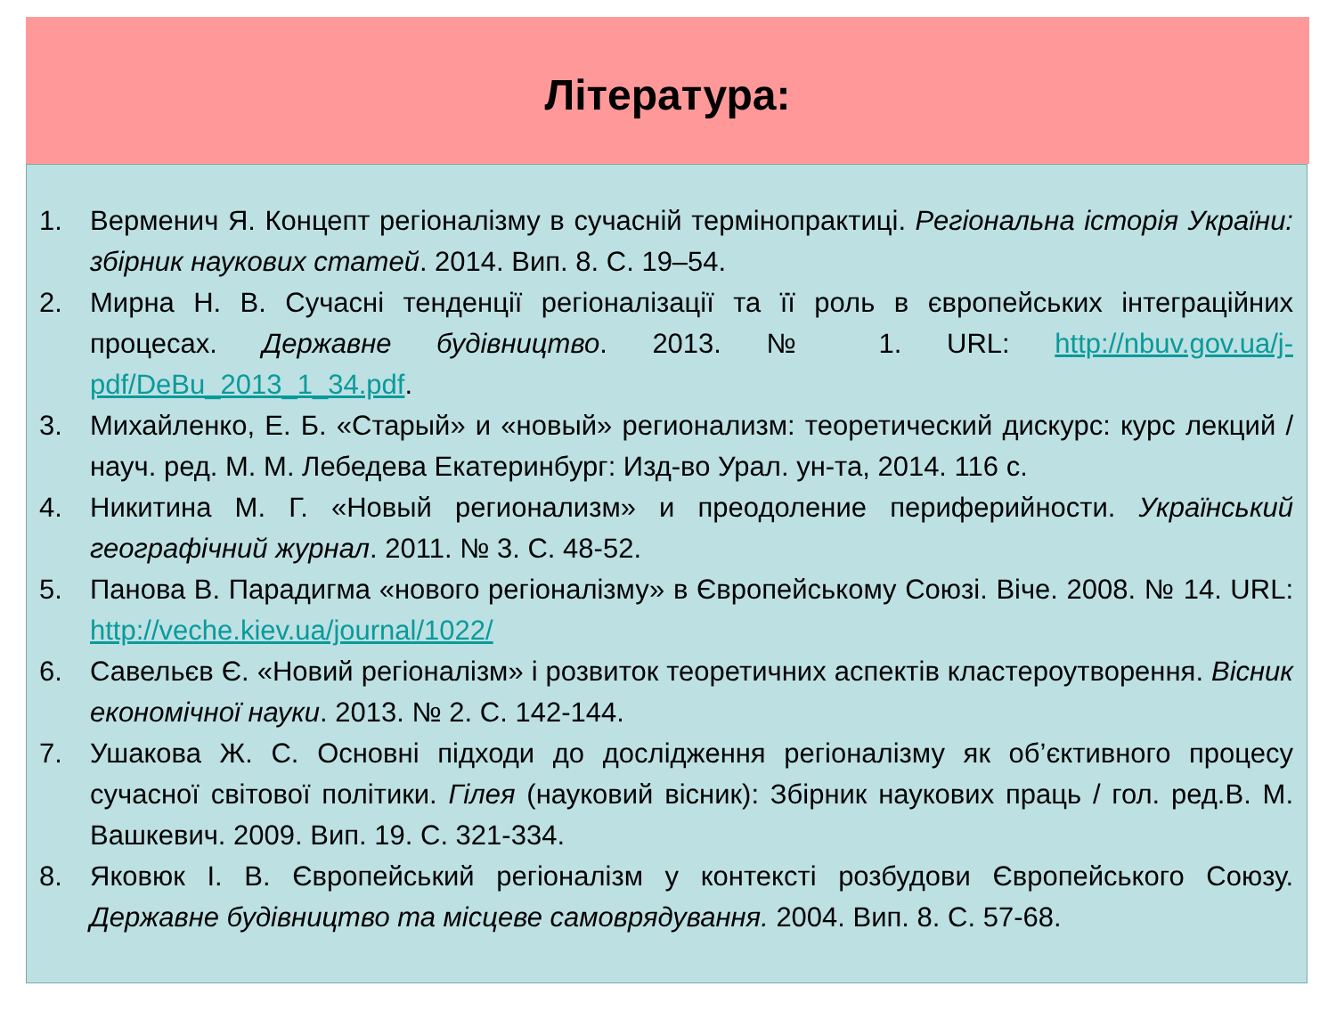Література:
1. Верменич Я. Концепт регіоналізму в сучасній термінопрактиці. Регіональна історія України: збірник наукових статей. 2014. Вип. 8. С. 19–54.
2. Мирна Н. В. Сучасні тенденції регіоналізації та її роль в європейських інтеграційних процесах. Державне будівництво. 2013. № 1. URL: http://nbuv.gov.ua/j-pdf/DeBu_2013_1_34.pdf.
3. Михайленко, Е. Б. «Старый» и «новый» регионализм: теоретический дискурс: курс лекций / науч. ред. М. М. Лебедева Екатеринбург: Изд-во Урал. ун-та, 2014. 116 с.
4. Никитина М. Г. «Новый регионализм» и преодоление периферийности. Український географічний журнал. 2011. № 3. С. 48-52.
5. Панова В. Парадигма «нового регіоналізму» в Європейському Союзі. Віче. 2008. № 14. URL: http://veche.kiev.ua/journal/1022/
6. Савельєв Є. «Новий регіоналізм» і розвиток теоретичних аспектів кластероутворення. Вісник економічної науки. 2013. № 2. С. 142-144.
7. Ушакова Ж. С. Основні підходи до дослідження регіоналізму як об’єктивного процесу сучасної світової політики. Гілея (науковий вісник): Збірник наукових праць / гол. ред.В. М. Вашкевич. 2009. Вип. 19. С. 321-334.
8. Яковюк І. В. Європейський регіоналізм у контексті розбудови Європейського Союзу. Державне будівництво та місцеве самоврядування. 2004. Вип. 8. С. 57-68.